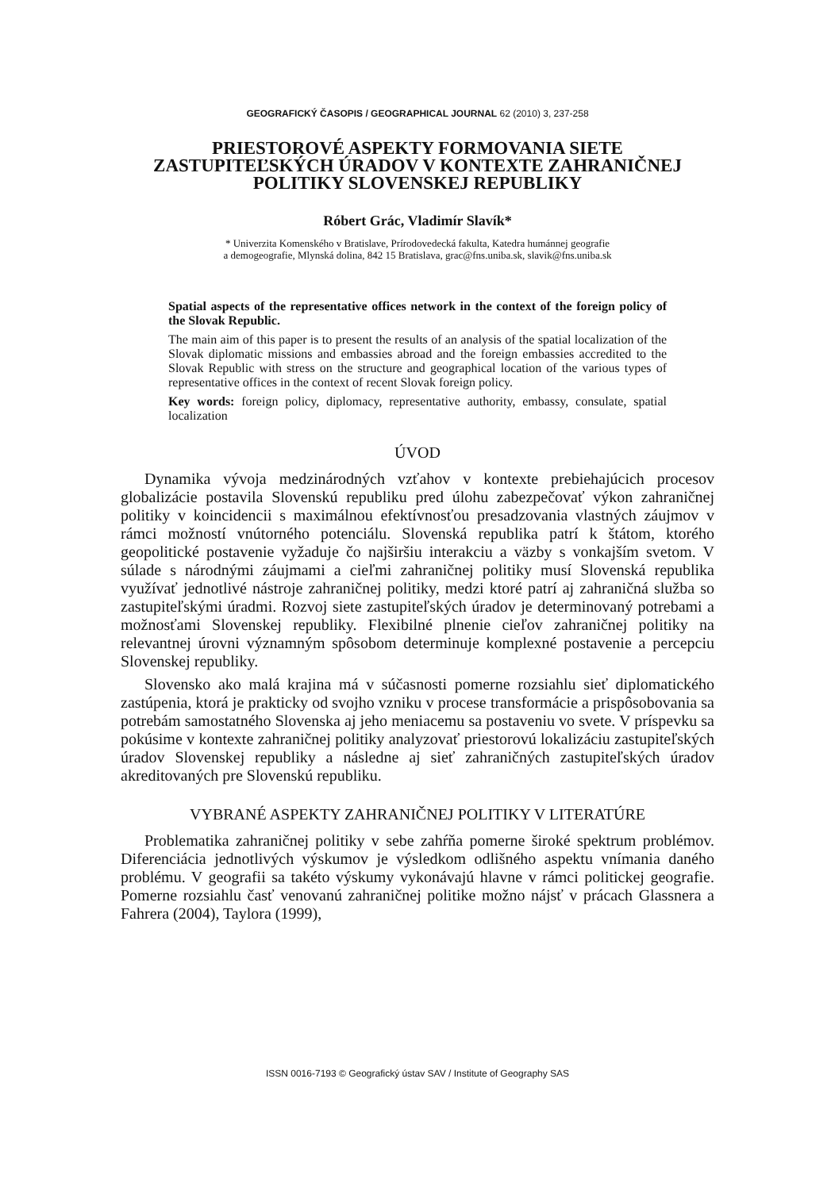GEOGRAFICKÝ ČASOPIS / GEOGRAPHICAL JOURNAL 62 (2010) 3, 237-258
PRIESTOROVÉ ASPEKTY FORMOVANIA SIETE ZASTUPITEĽSKÝCH ÚRADOV V KONTEXTE ZAHRANIČNEJ POLITIKY SLOVENSKEJ REPUBLIKY
Róbert Grác, Vladimír Slavík*
* Univerzita Komenského v Bratislave, Prírodovedecká fakulta, Katedra humánnej geografie
a demogeografie, Mlynská dolina, 842 15 Bratislava, grac@fns.uniba.sk, slavik@fns.uniba.sk
Spatial aspects of the representative offices network in the context of the foreign policy of the Slovak Republic.
The main aim of this paper is to present the results of an analysis of the spatial localization of the Slovak diplomatic missions and embassies abroad and the foreign embassies accredited to the Slovak Republic with stress on the structure and geographical location of the various types of representative offices in the context of recent Slovak foreign policy.
Key words: foreign policy, diplomacy, representative authority, embassy, consulate, spatial localization
ÚVOD
Dynamika vývoja medzinárodných vzťahov v kontexte prebiehajúcich procesov globalizácie postavila Slovenskú republiku pred úlohu zabezpečovať výkon zahraničnej politiky v koincidencii s maximálnou efektívnosťou presadzovania vlastných záujmov v rámci možností vnútorného potenciálu. Slovenská republika patrí k štátom, ktorého geopolitické postavenie vyžaduje čo najširšiu interakciu a väzby s vonkajším svetom. V súlade s národnými záujmami a cieľmi zahraničnej politiky musí Slovenská republika využívať jednotlivé nástroje zahraničnej politiky, medzi ktoré patrí aj zahraničná služba so zastupiteľskými úradmi. Rozvoj siete zastupiteľských úradov je determinovaný potrebami a možnosťami Slovenskej republiky. Flexibilné plnenie cieľov zahraničnej politiky na relevantnej úrovni významným spôsobom determinuje komplexné postavenie a percepciu Slovenskej republiky.
Slovensko ako malá krajina má v súčasnosti pomerne rozsiahlu sieť diplomatického zastúpenia, ktorá je prakticky od svojho vzniku v procese transformácie a prispôsobovania sa potrebám samostatného Slovenska aj jeho meniacemu sa postaveniu vo svete. V príspevku sa pokúsime v kontexte zahraničnej politiky analyzovať priestorovú lokalizáciu zastupiteľských úradov Slovenskej republiky a následne aj sieť zahraničných zastupiteľských úradov akreditovaných pre Slovenskú republiku.
VYBRANÉ ASPEKTY ZAHRANIČNEJ POLITIKY V LITERATÚRE
Problematika zahraničnej politiky v sebe zahŕňa pomerne široké spektrum problémov. Diferenciácia jednotlivých výskumov je výsledkom odlišného aspektu vnímania daného problému. V geografii sa takéto výskumy vykonávajú hlavne v rámci politickej geografie. Pomerne rozsiahlu časť venovanú zahraničnej politike možno nájsť v prácach Glassnera a Fahrera (2004), Taylora (1999),
ISSN 0016-7193 © Geografický ústav SAV / Institute of Geography SAS